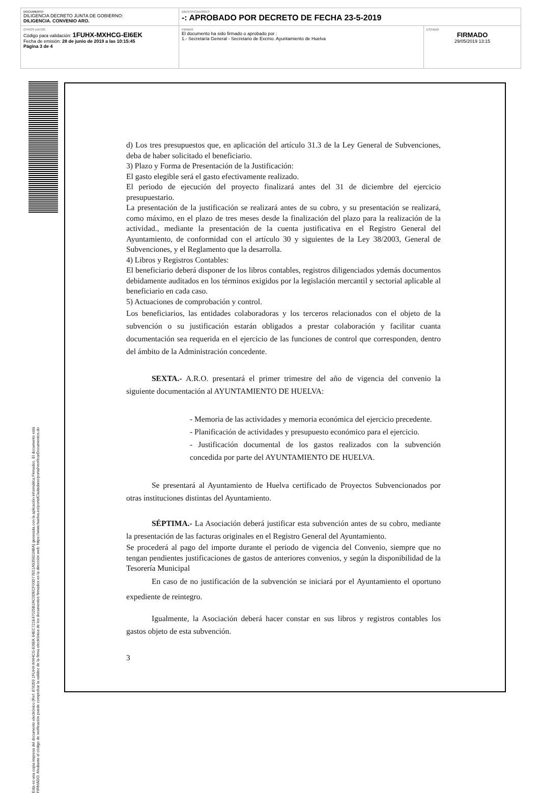| DOCUMENTO DILIGENCIA DECRETO JUNTA DE GOBIERNO: DILIGENCIA. CONVENIO ARO. | IDENTIFICADORES -: APROBADO POR DECRETO DE FECHA 23-5-2019 | |
| OTROS DATOS Código para validación: 1FUHX-MXHCG-EI6EK Fecha de emisión: 28 de junio de 2019 a las 10:15:45 Página 3 de 4 | FIRMAS El documento ha sido firmado o aprobado por : 1.- Secretaría General - Secretario de Excmo. Ayuntamiento de Huelva | ESTADO FIRMADO 29/05/2019 13:15 |
Esta es una copia impresa del documento electrónico (Ref: 878359 1FUHX-MXHCG-EI6EK 64EC721E47025B2AC0DECF00D77E51A5358234BA) generada con la aplicación informática Firmadoc. El documento está FIRMADO. Mediante el código de verificación puede comprobar la validez de la firma electrónica de los documentos firmados en la dirección web: https://www.huelva.es/portalCiudadano/portal/verificarDocumentos.do
d) Los tres presupuestos que, en aplicación del artículo 31.3 de la Ley General de Subvenciones, deba de haber solicitado el beneficiario.
3) Plazo y Forma de Presentación de la Justificación:
El gasto elegible será el gasto efectivamente realizado.
El periodo de ejecución del proyecto finalizará antes del 31 de diciembre del ejercicio presupuestario.
La presentación de la justificación se realizará antes de su cobro, y su presentación se realizará, como máximo, en el plazo de tres meses desde la finalización del plazo para la realización de la actividad., mediante la presentación de la cuenta justificativa en el Registro General del Ayuntamiento, de conformidad con el artículo 30 y siguientes de la Ley 38/2003, General de Subvenciones, y el Reglamento que la desarrolla.
4) Libros y Registros Contables:
El beneficiario deberá disponer de los libros contables, registros diligenciados ydemás documentos debidamente auditados en los términos exigidos por la legislación mercantil y sectorial aplicable al beneficiario en cada caso.
5) Actuaciones de comprobación y control.
Los beneficiarios, las entidades colaboradoras y los terceros relacionados con el objeto de la subvención o su justificación estarán obligados a prestar colaboración y facilitar cuanta documentación sea requerida en el ejercicio de las funciones de control que corresponden, dentro del ámbito de la Administración concedente.
SEXTA.- A.R.O. presentará el primer trimestre del año de vigencia del convenio la siguiente documentación al AYUNTAMIENTO DE HUELVA:
- Memoria de las actividades y memoria económica del ejercicio precedente.
- Planificación de actividades y presupuesto económico para el ejercicio.
- Justificación documental de los gastos realizados con la subvención concedida por parte del AYUNTAMIENTO DE HUELVA.
Se presentará al Ayuntamiento de Huelva certificado de Proyectos Subvencionados por otras instituciones distintas del Ayuntamiento.
SÉPTIMA.- La Asociación deberá justificar esta subvención antes de su cobro, mediante la presentación de las facturas originales en el Registro General del Ayuntamiento.
Se procederá al pago del importe durante el periodo de vigencia del Convenio, siempre que no tengan pendientes justificaciones de gastos de anteriores convenios, y según la disponibilidad de la Tesorería Municipal
En caso de no justificación de la subvención se iniciará por el Ayuntamiento el oportuno expediente de reintegro.
Igualmente, la Asociación deberá hacer constar en sus libros y registros contables los gastos objeto de esta subvención.
3